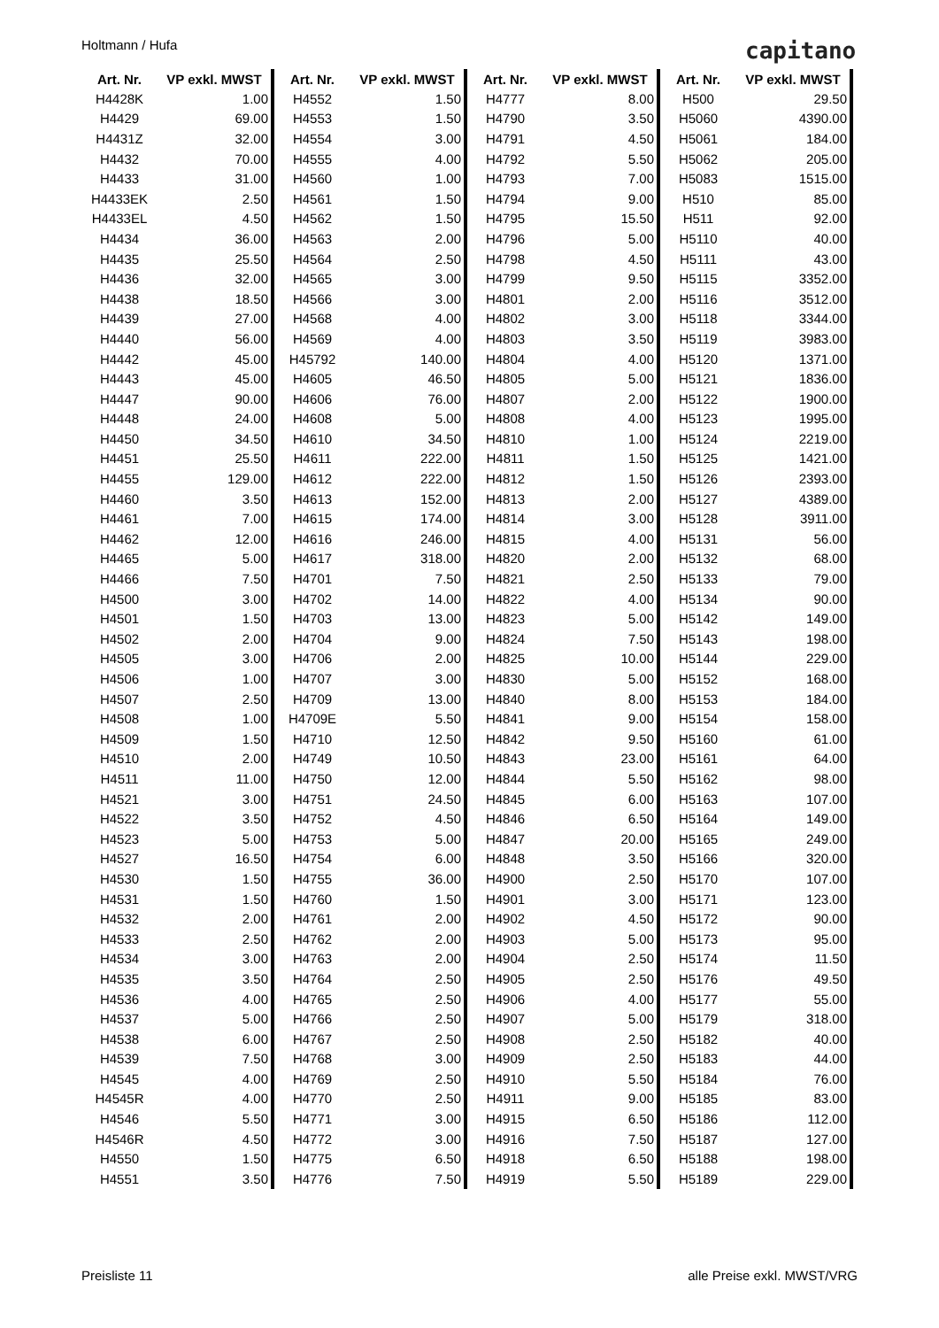Holtmann / Hufa capitano
| Art. Nr. | VP exkl. MWST |
| --- | --- |
| H4428K | 1.00 |
| H4429 | 69.00 |
| H4431Z | 32.00 |
| H4432 | 70.00 |
| H4433 | 31.00 |
| H4433EK | 2.50 |
| H4433EL | 4.50 |
| H4434 | 36.00 |
| H4435 | 25.50 |
| H4436 | 32.00 |
| H4438 | 18.50 |
| H4439 | 27.00 |
| H4440 | 56.00 |
| H4442 | 45.00 |
| H4443 | 45.00 |
| H4447 | 90.00 |
| H4448 | 24.00 |
| H4450 | 34.50 |
| H4451 | 25.50 |
| H4455 | 129.00 |
| H4460 | 3.50 |
| H4461 | 7.00 |
| H4462 | 12.00 |
| H4465 | 5.00 |
| H4466 | 7.50 |
| H4500 | 3.00 |
| H4501 | 1.50 |
| H4502 | 2.00 |
| H4505 | 3.00 |
| H4506 | 1.00 |
| H4507 | 2.50 |
| H4508 | 1.00 |
| H4509 | 1.50 |
| H4510 | 2.00 |
| H4511 | 11.00 |
| H4521 | 3.00 |
| H4522 | 3.50 |
| H4523 | 5.00 |
| H4527 | 16.50 |
| H4530 | 1.50 |
| H4531 | 1.50 |
| H4532 | 2.00 |
| H4533 | 2.50 |
| H4534 | 3.00 |
| H4535 | 3.50 |
| H4536 | 4.00 |
| H4537 | 5.00 |
| H4538 | 6.00 |
| H4539 | 7.50 |
| H4545 | 4.00 |
| H4545R | 4.00 |
| H4546 | 5.50 |
| H4546R | 4.50 |
| H4550 | 1.50 |
| H4551 | 3.50 |
| Art. Nr. | VP exkl. MWST |
| --- | --- |
| H4552 | 1.50 |
| H4553 | 1.50 |
| H4554 | 3.00 |
| H4555 | 4.00 |
| H4560 | 1.00 |
| H4561 | 1.50 |
| H4562 | 1.50 |
| H4563 | 2.00 |
| H4564 | 2.50 |
| H4565 | 3.00 |
| H4566 | 3.00 |
| H4568 | 4.00 |
| H4569 | 4.00 |
| H45792 | 140.00 |
| H4605 | 46.50 |
| H4606 | 76.00 |
| H4608 | 5.00 |
| H4610 | 34.50 |
| H4611 | 222.00 |
| H4612 | 222.00 |
| H4613 | 152.00 |
| H4615 | 174.00 |
| H4616 | 246.00 |
| H4617 | 318.00 |
| H4701 | 7.50 |
| H4702 | 14.00 |
| H4703 | 13.00 |
| H4704 | 9.00 |
| H4706 | 2.00 |
| H4707 | 3.00 |
| H4709 | 13.00 |
| H4709E | 5.50 |
| H4710 | 12.50 |
| H4749 | 10.50 |
| H4750 | 12.00 |
| H4751 | 24.50 |
| H4752 | 4.50 |
| H4753 | 5.00 |
| H4754 | 6.00 |
| H4755 | 36.00 |
| H4760 | 1.50 |
| H4761 | 2.00 |
| H4762 | 2.00 |
| H4763 | 2.00 |
| H4764 | 2.50 |
| H4765 | 2.50 |
| H4766 | 2.50 |
| H4767 | 2.50 |
| H4768 | 3.00 |
| H4769 | 2.50 |
| H4770 | 2.50 |
| H4771 | 3.00 |
| H4772 | 3.00 |
| H4775 | 6.50 |
| H4776 | 7.50 |
| Art. Nr. | VP exkl. MWST |
| --- | --- |
| H4777 | 8.00 |
| H4790 | 3.50 |
| H4791 | 4.50 |
| H4792 | 5.50 |
| H4793 | 7.00 |
| H4794 | 9.00 |
| H4795 | 15.50 |
| H4796 | 5.00 |
| H4798 | 4.50 |
| H4799 | 9.50 |
| H4801 | 2.00 |
| H4802 | 3.00 |
| H4803 | 3.50 |
| H4804 | 4.00 |
| H4805 | 5.00 |
| H4807 | 2.00 |
| H4808 | 4.00 |
| H4810 | 1.00 |
| H4811 | 1.50 |
| H4812 | 1.50 |
| H4813 | 2.00 |
| H4814 | 3.00 |
| H4815 | 4.00 |
| H4820 | 2.00 |
| H4821 | 2.50 |
| H4822 | 4.00 |
| H4823 | 5.00 |
| H4824 | 7.50 |
| H4825 | 10.00 |
| H4830 | 5.00 |
| H4840 | 8.00 |
| H4841 | 9.00 |
| H4842 | 9.50 |
| H4843 | 23.00 |
| H4844 | 5.50 |
| H4845 | 6.00 |
| H4846 | 6.50 |
| H4847 | 20.00 |
| H4848 | 3.50 |
| H4900 | 2.50 |
| H4901 | 3.00 |
| H4902 | 4.50 |
| H4903 | 5.00 |
| H4904 | 2.50 |
| H4905 | 2.50 |
| H4906 | 4.00 |
| H4907 | 5.00 |
| H4908 | 2.50 |
| H4909 | 2.50 |
| H4910 | 5.50 |
| H4911 | 9.00 |
| H4915 | 6.50 |
| H4916 | 7.50 |
| H4918 | 6.50 |
| H4919 | 5.50 |
| Art. Nr. | VP exkl. MWST |
| --- | --- |
| H500 | 29.50 |
| H5060 | 4390.00 |
| H5061 | 184.00 |
| H5062 | 205.00 |
| H5083 | 1515.00 |
| H510 | 85.00 |
| H511 | 92.00 |
| H5110 | 40.00 |
| H5111 | 43.00 |
| H5115 | 3352.00 |
| H5116 | 3512.00 |
| H5118 | 3344.00 |
| H5119 | 3983.00 |
| H5120 | 1371.00 |
| H5121 | 1836.00 |
| H5122 | 1900.00 |
| H5123 | 1995.00 |
| H5124 | 2219.00 |
| H5125 | 1421.00 |
| H5126 | 2393.00 |
| H5127 | 4389.00 |
| H5128 | 3911.00 |
| H5131 | 56.00 |
| H5132 | 68.00 |
| H5133 | 79.00 |
| H5134 | 90.00 |
| H5142 | 149.00 |
| H5143 | 198.00 |
| H5144 | 229.00 |
| H5152 | 168.00 |
| H5153 | 184.00 |
| H5154 | 158.00 |
| H5160 | 61.00 |
| H5161 | 64.00 |
| H5162 | 98.00 |
| H5163 | 107.00 |
| H5164 | 149.00 |
| H5165 | 249.00 |
| H5166 | 320.00 |
| H5170 | 107.00 |
| H5171 | 123.00 |
| H5172 | 90.00 |
| H5173 | 95.00 |
| H5174 | 11.50 |
| H5176 | 49.50 |
| H5177 | 55.00 |
| H5179 | 318.00 |
| H5182 | 40.00 |
| H5183 | 44.00 |
| H5184 | 76.00 |
| H5185 | 83.00 |
| H5186 | 112.00 |
| H5187 | 127.00 |
| H5188 | 198.00 |
| H5189 | 229.00 |
Preisliste 11 alle Preise exkl. MWST/VRG